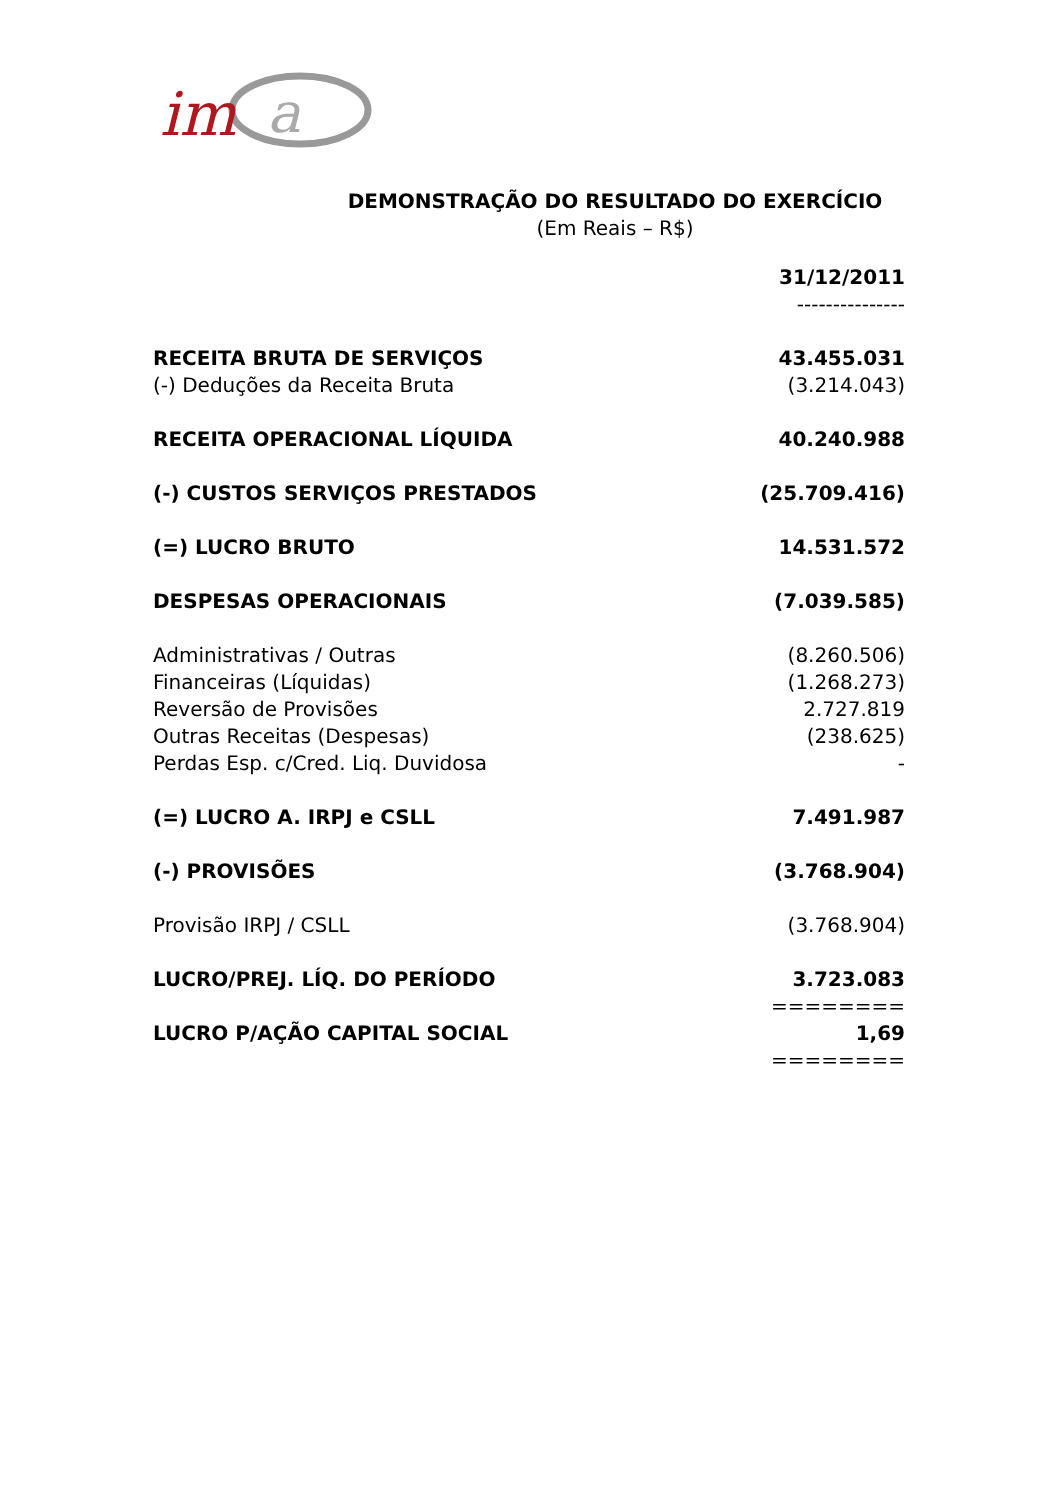im
a
DEMONSTRAÇÃO DO RESULTADO DO EXERCÍCIO
(Em Reais – R$)
| | 31/12/2011 |
| | --------------- |
| RECEITA BRUTA DE SERVIÇOS | 43.455.031 |
| (-) Deduções da Receita Bruta | (3.214.043) |
| RECEITA OPERACIONAL LÍQUIDA | 40.240.988 |
| (-) CUSTOS SERVIÇOS PRESTADOS | (25.709.416) |
| (=) LUCRO BRUTO | 14.531.572 |
| DESPESAS OPERACIONAIS | (7.039.585) |
| Administrativas / Outras | (8.260.506) |
| Financeiras (Líquidas) | (1.268.273) |
| Reversão de Provisões | 2.727.819 |
| Outras Receitas (Despesas) | (238.625) |
| Perdas Esp. c/Cred. Liq. Duvidosa | - |
| (=) LUCRO A. IRPJ e CSLL | 7.491.987 |
| (-) PROVISÕES | (3.768.904) |
| Provisão IRPJ / CSLL | (3.768.904) |
| LUCRO/PREJ. LÍQ. DO PERÍODO | 3.723.083 |
| | ======== |
| LUCRO P/AÇÃO CAPITAL SOCIAL | 1,69 |
| | ======== |